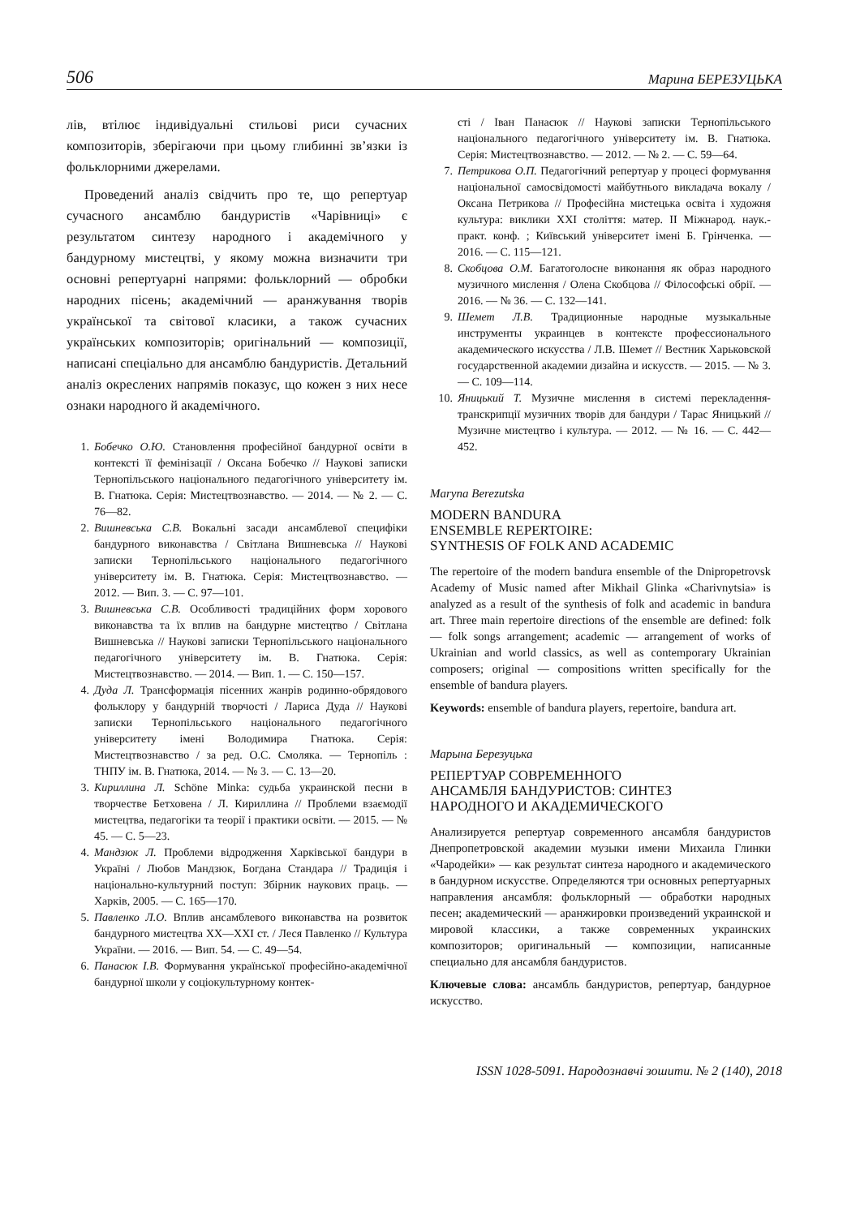506 Марина БЕРЕЗУЦЬКА
лів, втілює індивідуальні стильові риси сучасних композиторів, зберігаючи при цьому глибинні зв’язки із фольклорними джерелами.
Проведений аналіз свідчить про те, що репертуар сучасного ансамблю бандуристів «Чарівниці» є результатом синтезу народного і академічного у бандурному мистецтві, у якому можна визначити три основні репертуарні напрями: фольклорний — обробки народних пісень; академічний — аранжування творів української та світової класики, а також сучасних українських композиторів; оригінальний — композиції, написані спеціально для ансамблю бандуристів. Детальний аналіз окреслених напрямів показує, що кожен з них несе ознаки народного й академічного.
1. Бобечко О.Ю. Становлення професійної бандурної освіти в контексті її фемінізації / Оксана Бобечко // Наукові записки Тернопільського національного педагогічного університету ім. В. Гнатюка. Серія: Мистецтвознавство. — 2014. — № 2. — С. 76—82.
2. Вишневська С.В. Вокальні засади ансамблевої специфіки бандурного виконавства / Світлана Вишневська // Наукові записки Тернопільського національного педагогічного університету ім. В. Гнатюка. Серія: Мистецтвознавство. — 2012. — Вип. 3. — С. 97—101.
3. Вишневська С.В. Особливості традиційних форм хорового виконавства та їх вплив на бандурне мистецтво / Світлана Вишневська // Наукові записки Тернопільського національного педагогічного університету ім. В. Гнатюка. Серія: Мистецтвознавство. — 2014. — Вип. 1. — С. 150—157.
4. Дуда Л. Трансформація пісенних жанрів родинно-обрядового фольклору у бандурній творчості / Лариса Дуда // Наукові записки Тернопільського національного педагогічного університету імені Володимира Гнатюка. Серія: Мистецтвознавство / за ред. О.С. Смоляка. — Тернопіль : ТНПУ ім. В. Гнатюка, 2014. — № 3. — С. 13—20.
3. Кириллина Л. Schöne Minka: судьба украинской песни в творчестве Бетховена / Л. Кириллина // Проблеми взаємодії мистецтва, педагогіки та теорії і практики освіти. — 2015. — № 45. — С. 5—23.
4. Мандзюк Л. Проблеми відродження Харківської бандури в Україні / Любов Мандзюк, Богдана Стандара // Традиція і національно-культурний поступ: Збірник наукових праць. — Харків, 2005. — С. 165—170.
5. Павленко Л.О. Вплив ансамблевого виконавства на розвиток бандурного мистецтва XX—XXI ст. / Леся Павленко // Культура України. — 2016. — Вип. 54. — С. 49—54.
6. Панасюк І.В. Формування української професійно-академічної бандурної школи у соціокультурному контек-
сті / Іван Панасюк // Наукові записки Тернопільського національного педагогічного університету ім. В. Гнатюка. Серія: Мистецтвознавство. — 2012. — № 2. — С. 59—64.
7. Петрикова О.П. Педагогічний репертуар у процесі формування національної самосвідомості майбутнього викладача вокалу / Оксана Петрикова // Професійна мистецька освіта і художня культура: виклики XXI століття: матер. II Міжнарод. наук.-практ. конф. ; Київський університет імені Б. Грінченка. — 2016. — С. 115—121.
8. Скобцова О.М. Багатоголосне виконання як образ народного музичного мислення / Олена Скобцова // Філософські обрії. — 2016. — № 36. — С. 132—141.
9. Шемет Л.В. Традиционные народные музыкальные инструменты украинцев в контексте профессионального академического искусства / Л.В. Шемет // Вестник Харьковской государственной академии дизайна и искусств. — 2015. — № 3. — С. 109—114.
10. Яницький Т. Музичне мислення в системі перекладення-транскрипції музичних творів для бандури / Тарас Яницький // Музичне мистецтво і культура. — 2012. — № 16. — С. 442—452.
Maryna Berezutska
MODERN BANDURA
ENSEMBLE REPERTOIRE:
SYNTHESIS OF FOLK AND ACADEMIC
The repertoire of the modern bandura ensemble of the Dnipropetrovsk Academy of Music named after Mikhail Glinka «Charivnytsia» is analyzed as a result of the synthesis of folk and academic in bandura art. Three main repertoire directions of the ensemble are defined: folk — folk songs arrangement; academic — arrangement of works of Ukrainian and world classics, as well as contemporary Ukrainian composers; original — compositions written specifically for the ensemble of bandura players.
Keywords: ensemble of bandura players, repertoire, bandura art.
Марына Березуцька
РЕПЕРТУАР СОВРЕМЕННОГО
АНСАМБЛЯ БАНДУРИСТОВ: СИНТЕЗ
НАРОДНОГО И АКАДЕМИЧЕСКОГО
Анализируется репертуар современного ансамбля бандуристов Днепропетровской академии музыки имени Михаила Глинки «Чародейки» — как результат синтеза народного и академического в бандурном искусстве. Определяются три основных репертуарных направления ансамбля: фольклорный — обработки народных песен; академический — аранжировки произведений украинской и мировой классики, а также современных украинских композиторов; оригинальный — композиции, написанные специально для ансамбля бандуристов.
Ключевые слова: ансамбль бандуристов, репертуар, бандурное искусство.
ISSN 1028-5091. Народознавчі зошити. № 2 (140), 2018